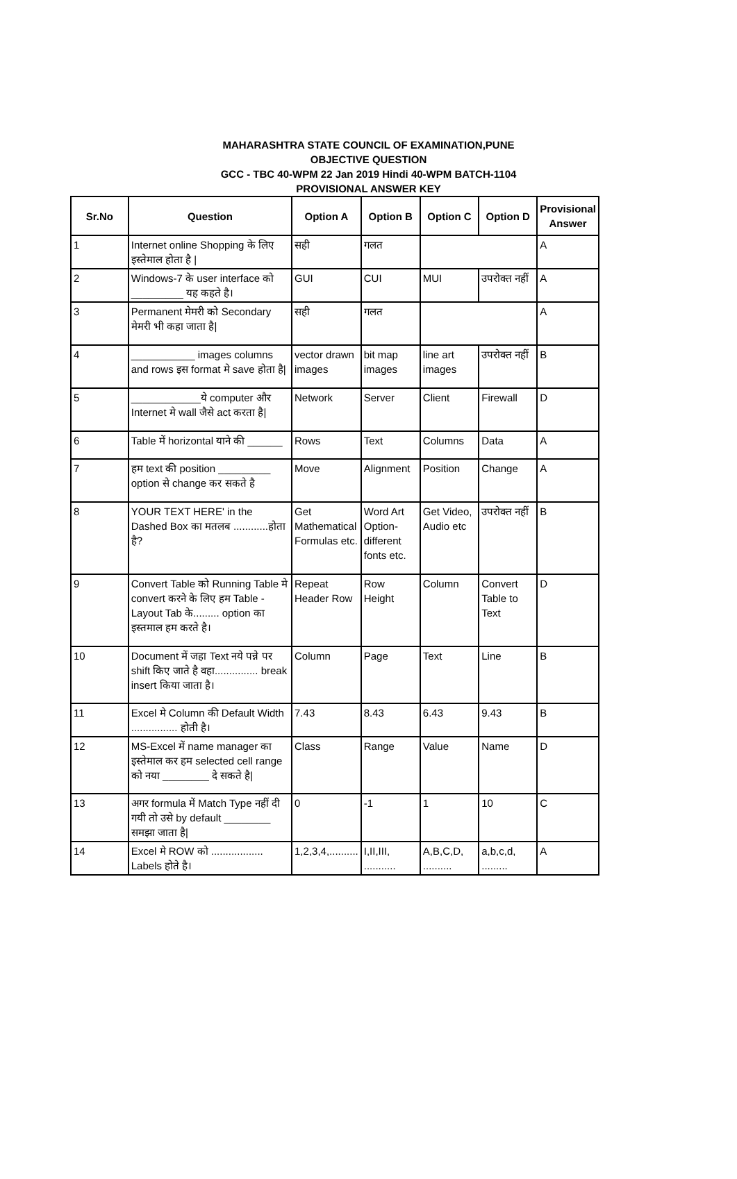MAHARASHTRA STATE COUNCIL OF EXAMINATION,PUNE
OBJECTIVE QUESTION
GCC - TBC 40-WPM 22 Jan 2019 Hindi 40-WPM BATCH-1104
PROVISIONAL ANSWER KEY
| Sr.No | Question | Option A | Option B | Option C | Option D | Provisional Answer |
| --- | --- | --- | --- | --- | --- | --- |
| 1 | Internet online Shopping के लिए इस्तेमाल होता है / | सही | गलत | | | A |
| 2 | Windows-7 के user interface को _________ यह कहते है। | GUI | CUI | MUI | उपरोक्त नहीं | A |
| 3 | Permanent मेमरी को Secondary मेमरी भी कहा जाता है/ | सही | गलत | | | A |
| 4 | ___________ images columns and rows इस format मे save होता है/ | vector drawn images | bit map images | line art images | उपरोक्त नहीं | B |
| 5 | ____________ये computer और Internet मे wall जैसे act करता है/ | Network | Server | Client | Firewall | D |
| 6 | Table में horizontal याने की ______ | Rows | Text | Columns | Data | A |
| 7 | हम text की position _________ option से change कर सकते है | Move | Alignment | Position | Change | A |
| 8 | YOUR TEXT HERE' in the Dashed Box का मतलब ............होता है? | Get Mathematical Formulas etc. | Word Art Option-different fonts etc. | Get Video, Audio etc | उपरोक्त नहीं | B |
| 9 | Convert Table को Running Table मे convert करने के लिए हम Table - Layout Tab के......... option का इस्तमाल हम करते है। | Repeat Header Row | Row Height | Column | Convert Table to Text | D |
| 10 | Document में जहा Text नये पन्ने पर shift किए जाते है वहा............... break insert किया जाता है। | Column | Page | Text | Line | B |
| 11 | Excel मे Column की Default Width ................ होती है। | 7.43 | 8.43 | 6.43 | 9.43 | B |
| 12 | MS-Excel में name manager का इस्तेमाल कर हम selected cell range को नया ________ दे सकते है/ | Class | Range | Value | Name | D |
| 13 | अगर formula में Match Type नहीं दी गयी तो उसे by default ________ समझा जाता है/ | 0 | -1 | 1 | 10 | C |
| 14 | Excel मे ROW को .................. Labels होते है। | 1,2,3,4,.......... | I,II,III, ........... | A,B,C,D, .......... | a,b,c,d, ......... | A |